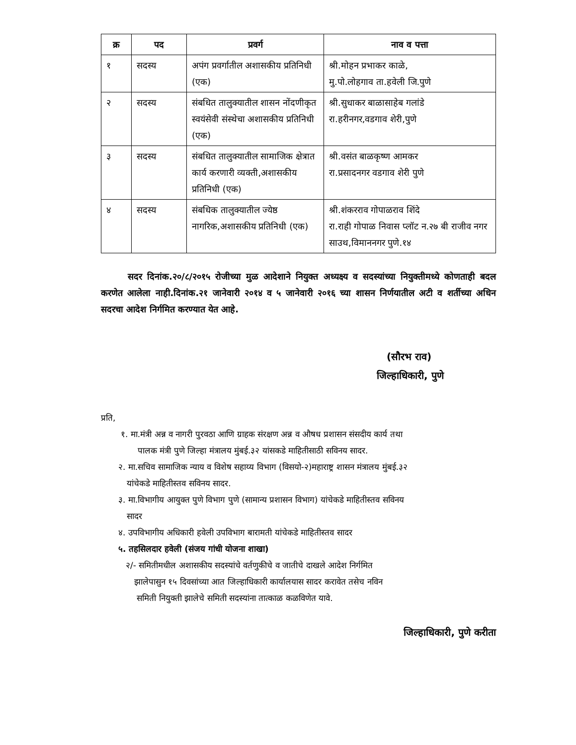| क्र | पद | प्रवर्ग | नाव व पत्ता |
| --- | --- | --- | --- |
| १ | सदस्य | अपंग प्रवर्गातील अशासकीय प्रतिनिधी (एक) | श्री.मोहन प्रभाकर काळे, मु.पो.लोहगाव ता.हवेली जि.पुणे |
| २ | सदस्य | संबधित तालुक्यातील शासन नोंदणीकृत स्वयंसेवी संस्थेचा अशासकीय प्रतिनिधी (एक) | श्री.सुधाकर बाळासाहेब गलांडे रा.हरीनगर,वडगाव शेरी,पुणे |
| ३ | सदस्य | संबधित तालुक्यातील सामाजिक क्षेत्रात कार्य करणारी व्यक्ती,अशासकीय प्रतिनिधी (एक) | श्री.वसंत बाळकृष्ण आमकर रा.प्रसादनगर वडगाव शेरी पुणे |
| ४ | सदस्य | संबधिक तालुक्यातील ज्येष्ठ नागरिक,अशासकीय प्रतिनिधी (एक) | श्री.शंकरराव गोपाळराव शिंदे रा.राही गोपाळ निवास प्लॉट न.२७ बी राजीव नगर साउथ,विमाननगर पुणे.१४ |
   सदर दिनांक.२०/८/२०१५ रोजीच्या मुळ आदेशाने नियुक्त अध्यक्ष्य व सदस्यांच्या नियुक्तीमध्ये कोणताही बदल करणेत आलेला नाही.दिनांक.२१ जानेवारी २०१४ व ५ जानेवारी २०१६ च्या शासन निर्णयातील अटी व शर्तीच्या अधिन सदरचा आदेश निर्गमित करण्यात येत आहे.
 (सौरभ राव)
जिल्हाधिकारी, पुणे
प्रति,
१. मा.मंत्री अन्न व नागरी पुरवठा आणि ग्राहक संरक्षण अन्न व औषध प्रशासन संसदीय कार्य तथा
  पालक मंत्री पुणे जिल्हा मंत्रालय मुंबई.३२ यांसकडे माहितीसाठी सविनय सादर.
२. मा.सचिव सामाजिक न्याय व विशेष सहाय्य विभाग (विसयो-२)महाराष्ट्र शासन मंत्रालय मुंबई.३२
 यांचेकडे माहितीस्तव सविनय सादर.
३. मा.विभागीय आयुक्त पुणे विभाग पुणे (सामान्य प्रशासन विभाग) यांचेकडे माहितीस्तव सविनय
 सादर
४. उपविभागीय अधिकारी हवेली उपविभाग बारामती यांचेकडे माहितीस्तव सादर
५. तहसिलदार हवेली (संजय गांधी योजना शाखा)
२/- समितीमधील अशासकीय सदस्यांचे वर्तणुकीचे व जातीचे दाखले आदेश निर्गमित
 झालेपासुन १५ दिवसांच्या आत जिल्हाधिकारी कार्यालयास सादर करावेत तसेच नविन
  समिती नियुक्ती झालेचे समिती सदस्यांना तात्काळ कळविणेत यावे.
जिल्हाधिकारी, पुणे करीता